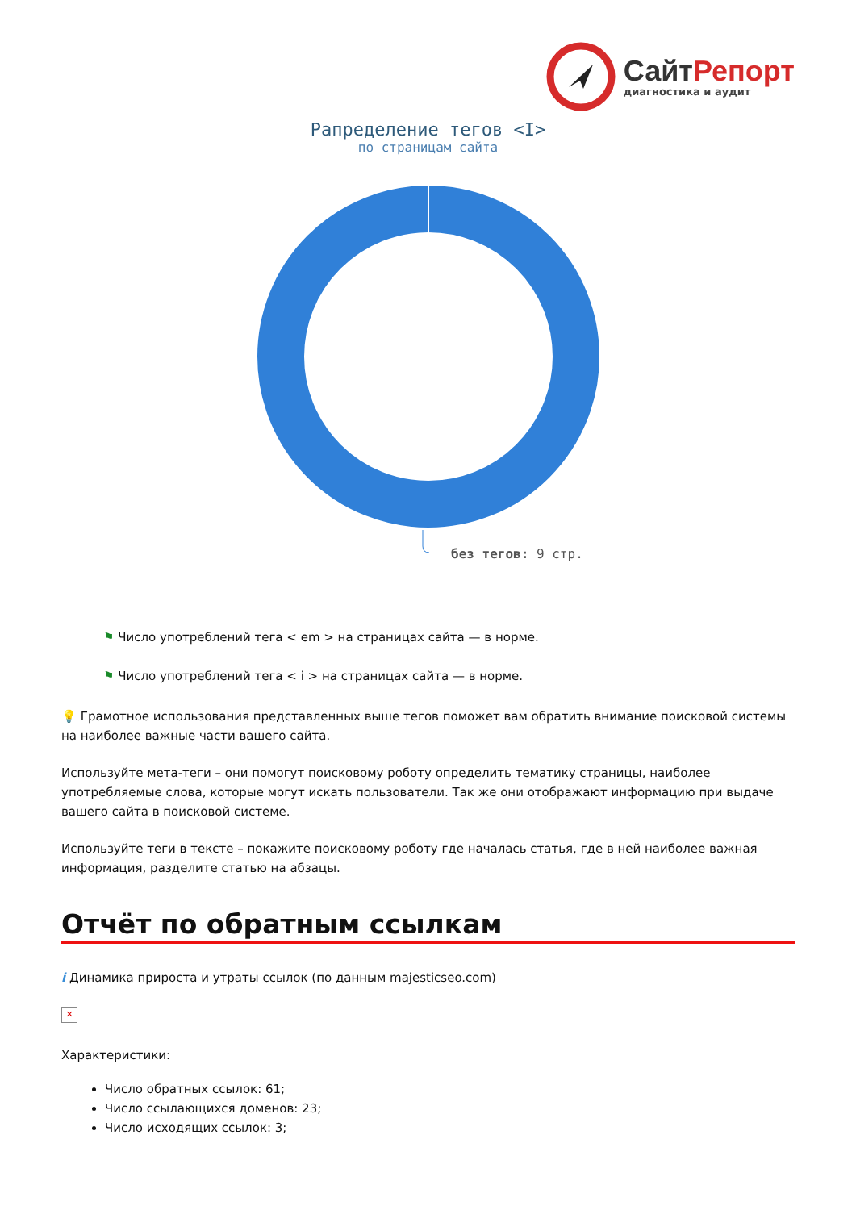СайтРепорт
диагностика и аудит
Рапределение тегов <I>
по страницам сайта
без тегов: 9 стр.
⚑ Число употреблений тега < em > на страницах сайта — в норме.
⚑ Число употреблений тега < i > на страницах сайта — в норме.
💡 Грамотное использования представленных выше тегов поможет вам обратить внимание поисковой системы на наиболее важные части вашего сайта.
Используйте мета-теги – они помогут поисковому роботу определить тематику страницы, наиболее употребляемые слова, которые могут искать пользователи. Так же они отображают информацию при выдаче вашего сайта в поисковой системе.
Используйте теги в тексте – покажите поисковому роботу где началась статья, где в ней наиболее важная информация, разделите статью на абзацы.
Отчёт по обратным ссылкам
i Динамика прироста и утраты ссылок (по данным majesticseo.com)
✕
Характеристики:
Число обратных ссылок: 61;
Число ссылающихся доменов: 23;
Число исходящих ссылок: 3;